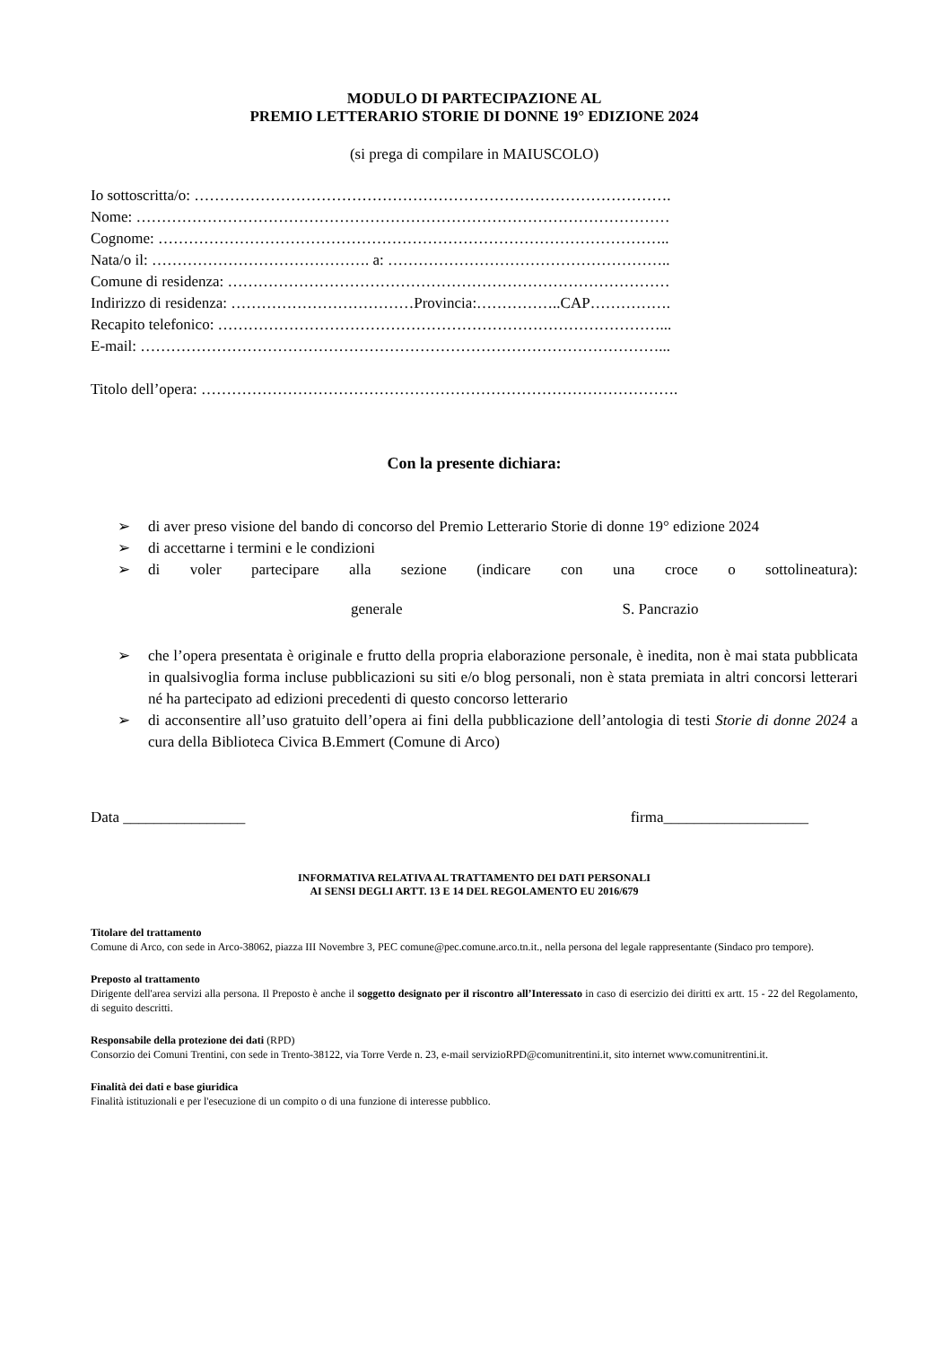MODULO DI PARTECIPAZIONE AL
PREMIO LETTERARIO STORIE DI DONNE 19° EDIZIONE 2024
(si prega di compilare in MAIUSCOLO)
Io sottoscritta/o: ………………………………………………………………………………….
Nome: ……………………………………………………………………………………………
Cognome: ………………………………………………………………………………………..
Nata/o il: ……………………………………. a: ………………………………………………..
Comune di residenza: ……………………………………………………………………………
Indirizzo di residenza: ………………………………Provincia:……………..CAP…………….
Recapito telefonico: ……………………………………………………………………………...
E-mail: …………………………………………………………………………………………...
Titolo dell’opera: ………………………………………………………………………………….
Con la presente dichiara:
➢ di aver preso visione del bando di concorso del Premio Letterario Storie di donne 19° edizione 2024
➢ di accettarne i termini e le condizioni
➢ di voler partecipare alla sezione (indicare con una croce o sottolineatura):
generale S. Pancrazio
➢ che l’opera presentata è originale e frutto della propria elaborazione personale, è inedita, non è mai stata pubblicata in qualsivoglia forma incluse pubblicazioni su siti e/o blog personali, non è stata premiata in altri concorsi letterari né ha partecipato ad edizioni precedenti di questo concorso letterario
➢ di acconsentire all’uso gratuito dell’opera ai fini della pubblicazione dell’antologia di testi Storie di donne 2024 a cura della Biblioteca Civica B.Emmert (Comune di Arco)
Data ________________ firma___________________
INFORMATIVA RELATIVA AL TRATTAMENTO DEI DATI PERSONALI
AI SENSI DEGLI ARTT. 13 E 14 DEL REGOLAMENTO EU 2016/679
Titolare del trattamento
Comune di Arco, con sede in Arco-38062, piazza III Novembre 3, PEC comune@pec.comune.arco.tn.it., nella persona del legale rappresentante (Sindaco pro tempore).
Preposto al trattamento
Dirigente dell'area servizi alla persona. Il Preposto è anche il soggetto designato per il riscontro all’Interessato in caso di esercizio dei diritti ex artt. 15 - 22 del Regolamento, di seguito descritti.
Responsabile della protezione dei dati (RPD)
Consorzio dei Comuni Trentini, con sede in Trento-38122, via Torre Verde n. 23, e-mail servizioRPD@comunitrentini.it, sito internet www.comunitrentini.it.
Finalità dei dati e base giuridica
Finalità istituzionali e per l'esecuzione di un compito o di una funzione di interesse pubblico.